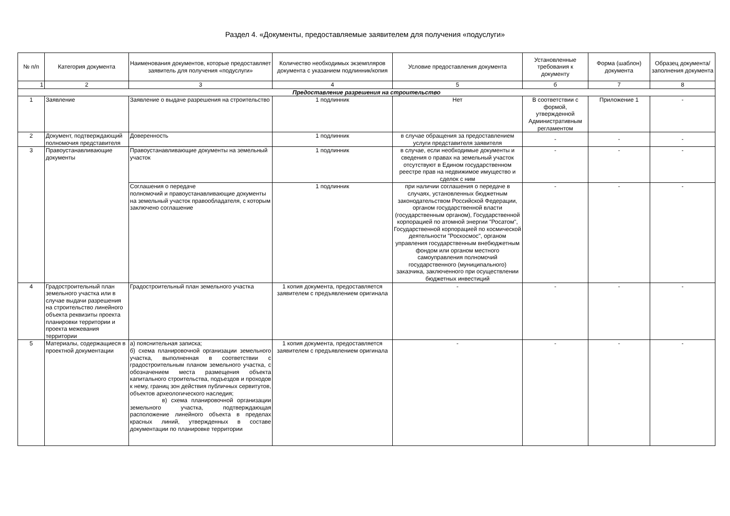Раздел 4. «Документы, предоставляемые заявителем для получения «подуслуги»
| № п/п | Категория документа | Наименования документов, которые предоставляет заявитель для получения «подуслуги» | Количество необходимых экземпляров документа с указанием подлинник/копия | Условие предоставления документа | Установленные требования к документу | Форма (шаблон) документа | Образец документа/ заполнения документа |
| --- | --- | --- | --- | --- | --- | --- | --- |
| 1 | 2 | 3 | 4 | 5 | б | 7 | 8 |
| Предоставление разрешения на строительство | | | | | | | |
| 1 | Заявление | Заявление о выдаче разрешения на строительство | 1 подлинник | Нет | В соответствии с формой, утвержденной Административным регламентом | Приложение 1 | - |
| 2 | Документ, подтверждающий полномочия представителя | Доверенность | 1 подлинник | в случае обращения за предоставлением услуги представителя заявителя | - | - | - |
| 3 | Правоустанавливающие документы | Правоустанавливающие документы на земельный участок | 1 подлинник | в случае, если необходимые документы и сведения о правах на земельный участок отсутствуют в Едином государственном реестре прав на недвижимое имущество и сделок с ним | - | - | - |
| | | Соглашения о передаче полномочий и правоустанавливающие документы на земельный участок правообладателя, с которым заключено соглашение | 1 подлинник | при наличии соглашения о передаче в случаях, установленных бюджетным законодательством Российской Федерации, органом государственной власти (государственным органом), Государственной корпорацией по атомной энергии "Росатом", Государственной корпорацией по космической деятельности "Роскосмос", органом управления государственным внебюджетным фондом или органом местного самоуправления полномочий государственного (муниципального) заказчика, заключенного при осуществлении бюджетных инвестиций | - | - | - |
| 4 | Градостроительный план земельного участка или в случае выдачи разрешения на строительство линейного объекта реквизиты проекта планировки территории и проекта межевания территории | Градостроительный план земельного участка | 1 копия документа, предоставляется заявителем с предъявлением оригинала | - | - | - | - |
| 5 | Материалы, содержащиеся в проектной документации | а) пояснительная записка; б) схема планировочной организации земельного участка, выполненная в соответствии с градостроительным планом земельного участка, с обозначением места размещения объекта капитального строительства, подъездов и проходов к нему, границ зон действия публичных сервитутов, объектов археологического наследия; в) схема планировочной организации земельного участка, подтверждающая расположение линейного объекта в пределах красных линий, утвержденных в составе документации по планировке территории | 1 копия документа, предоставляется заявителем с предъявлением оригинала | - | - | - | - |